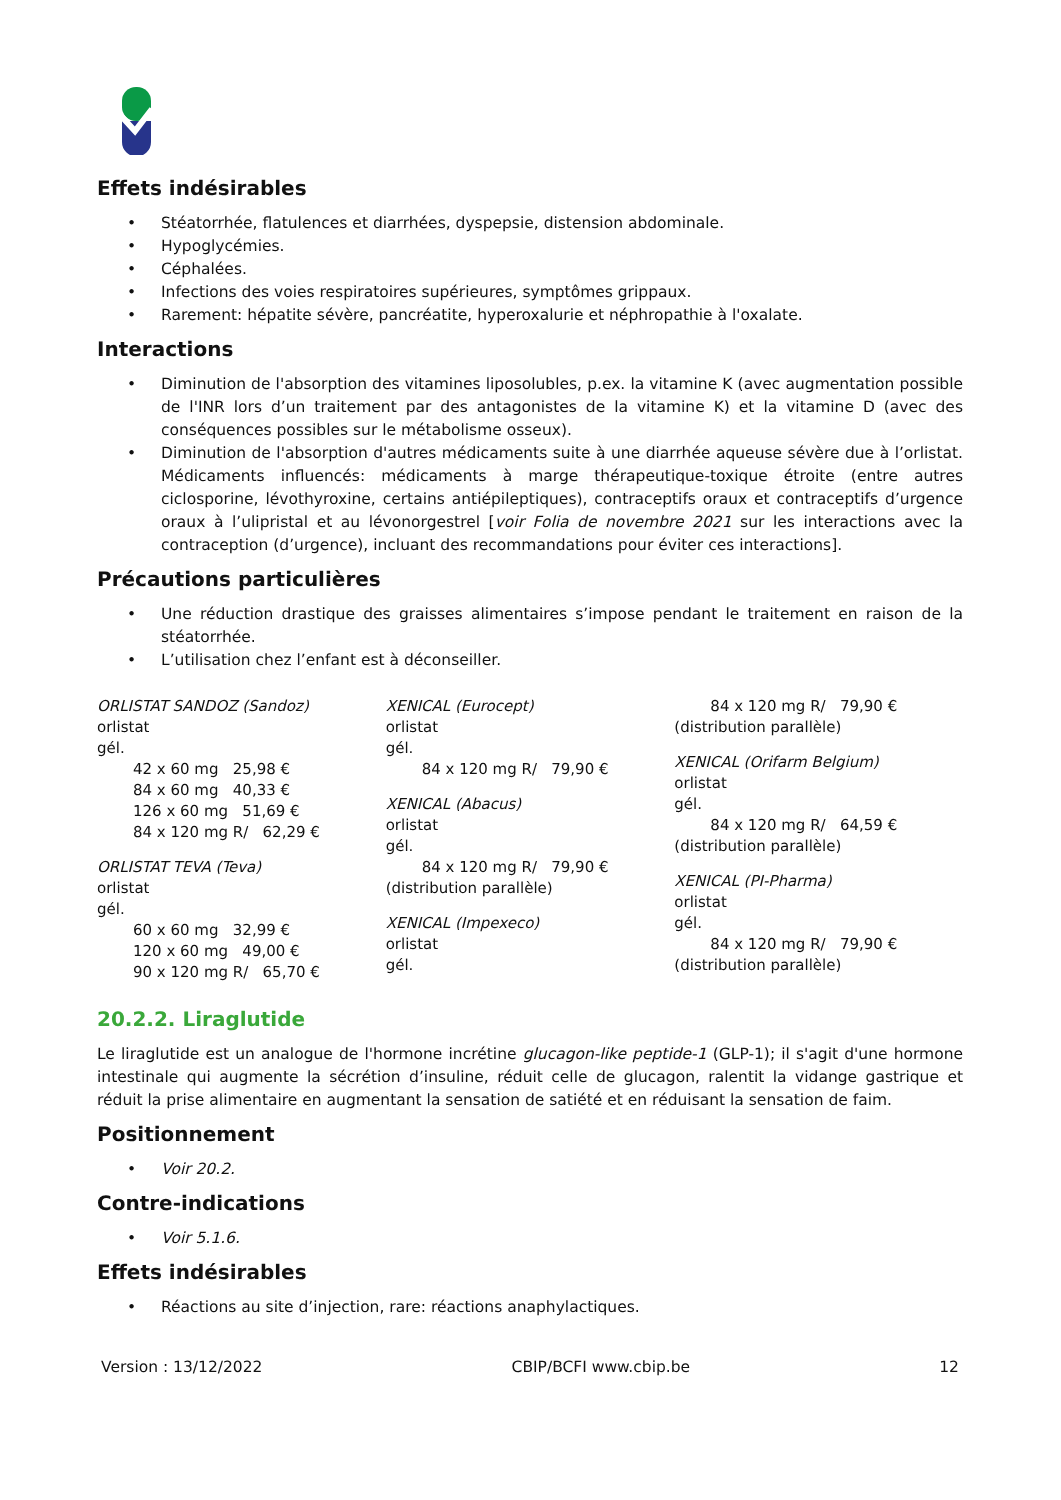Effets indésirables
• Stéatorrhée, flatulences et diarrhées, dyspepsie, distension abdominale.
• Hypoglycémies.
• Céphalées.
• Infections des voies respiratoires supérieures, symptômes grippaux.
• Rarement: hépatite sévère, pancréatite, hyperoxalurie et néphropathie à l'oxalate.
Interactions
• Diminution de l'absorption des vitamines liposolubles, p.ex. la vitamine K (avec augmentation possible de l'INR lors d’un traitement par des antagonistes de la vitamine K) et la vitamine D (avec des conséquences possibles sur le métabolisme osseux).
• Diminution de l'absorption d'autres médicaments suite à une diarrhée aqueuse sévère due à l’orlistat. Médicaments influencés: médicaments à marge thérapeutique-toxique étroite (entre autres ciclosporine, lévothyroxine, certains antiépileptiques), contraceptifs oraux et contraceptifs d’urgence oraux à l’ulipristal et au lévonorgestrel [voir Folia de novembre 2021 sur les interactions avec la contraception (d’urgence), incluant des recommandations pour éviter ces interactions].
Précautions particulières
• Une réduction drastique des graisses alimentaires s’impose pendant le traitement en raison de la stéatorrhée.
• L’utilisation chez l’enfant est à déconseiller.
ORLISTAT SANDOZ (Sandoz)
orlistat
gél.
42 x 60 mg 25,98 €
84 x 60 mg 40,33 €
126 x 60 mg 51,69 €
84 x 120 mg R/ 62,29 €
ORLISTAT TEVA (Teva)
orlistat
gél.
60 x 60 mg 32,99 €
120 x 60 mg 49,00 €
90 x 120 mg R/ 65,70 €
XENICAL (Eurocept)
orlistat
gél.
84 x 120 mg R/ 79,90 €
XENICAL (Abacus)
orlistat
gél.
84 x 120 mg R/ 79,90 €
(distribution parallèle)
XENICAL (Impexeco)
orlistat
gél.
84 x 120 mg R/ 79,90 €
(distribution parallèle)
XENICAL (Orifarm Belgium)
orlistat
gél.
84 x 120 mg R/ 64,59 €
(distribution parallèle)
XENICAL (PI-Pharma)
orlistat
gél.
84 x 120 mg R/ 79,90 €
(distribution parallèle)
20.2.2. Liraglutide
Le liraglutide est un analogue de l'hormone incrétine glucagon-like peptide-1 (GLP-1); il s'agit d'une hormone intestinale qui augmente la sécrétion d’insuline, réduit celle de glucagon, ralentit la vidange gastrique et réduit la prise alimentaire en augmentant la sensation de satiété et en réduisant la sensation de faim.
Positionnement
• Voir 20.2.
Contre-indications
• Voir 5.1.6.
Effets indésirables
• Réactions au site d’injection, rare: réactions anaphylactiques.
Version : 13/12/2022 CBIP/BCFI www.cbip.be 12